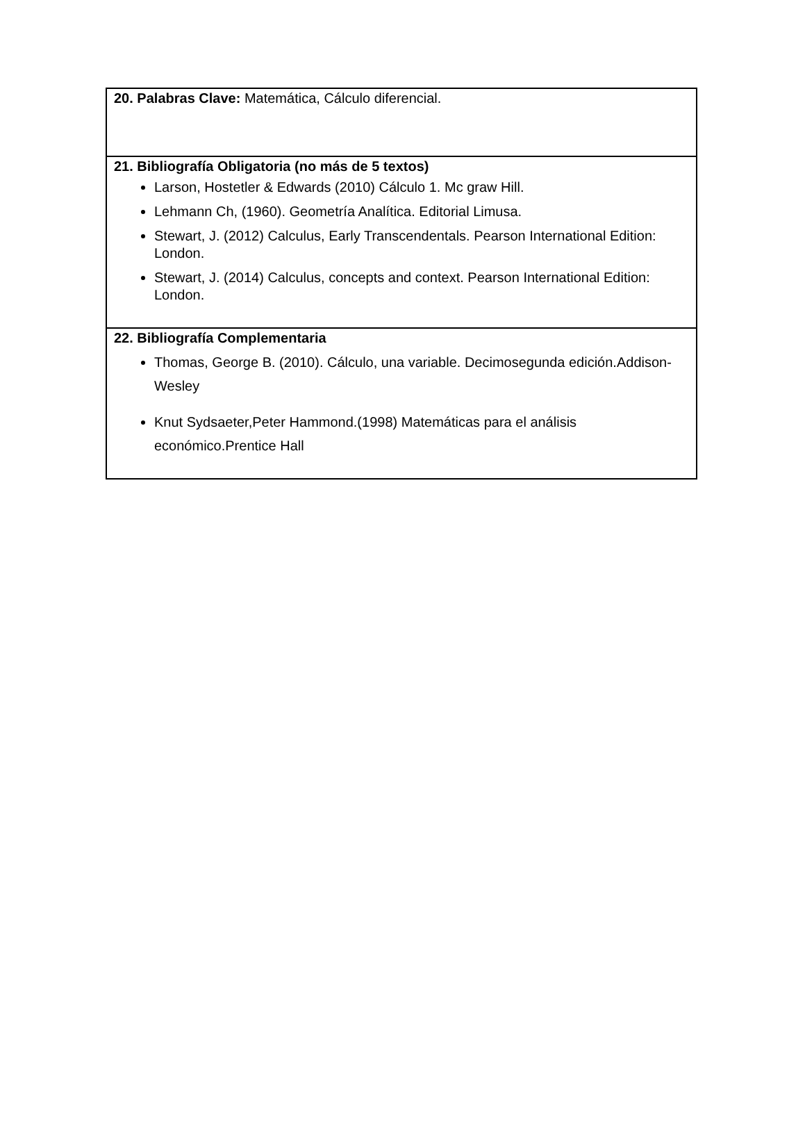| 20. Palabras Clave: Matemática, Cálculo diferencial. |
| 21. Bibliografía Obligatoria (no más de 5 textos) Larson, Hostetler & Edwards (2010) Cálculo 1. Mc graw Hill. Lehmann Ch, (1960). Geometría Analítica. Editorial Limusa. Stewart, J. (2012) Calculus, Early Transcendentals. Pearson International Edition: London. Stewart, J. (2014) Calculus, concepts and context. Pearson International Edition: London. |
| 22. Bibliografía Complementaria Thomas, George B. (2010). Cálculo, una variable. Decimosegunda edición.Addison-Wesley Knut Sydsaeter,Peter Hammond.(1998) Matemáticas para el análisis económico.Prentice Hall |